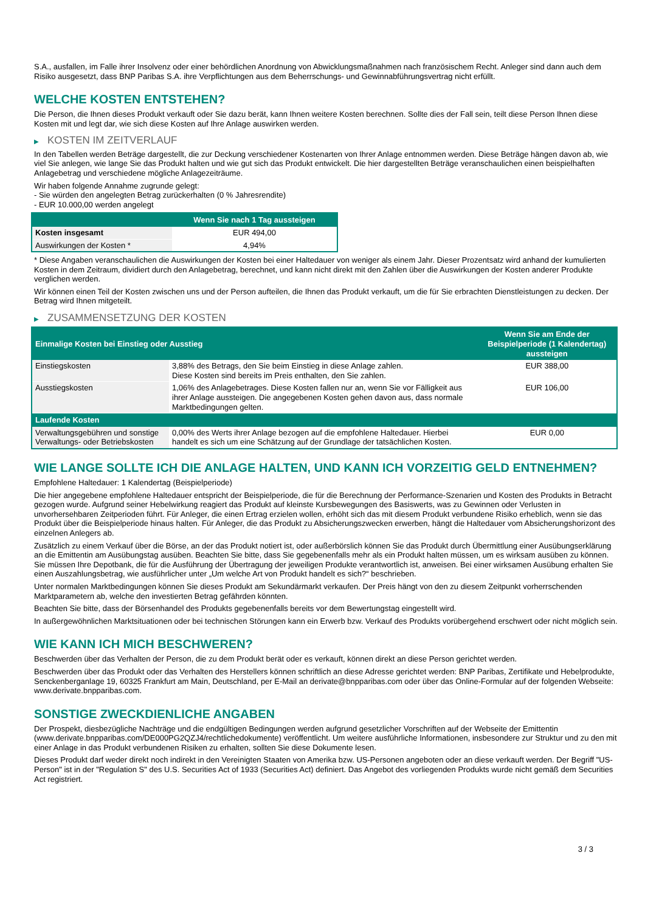S.A., ausfallen, im Falle ihrer Insolvenz oder einer behördlichen Anordnung von Abwicklungsmaßnahmen nach französischem Recht. Anleger sind dann auch dem Risiko ausgesetzt, dass BNP Paribas S.A. ihre Verpflichtungen aus dem Beherrschungs- und Gewinnabführungsvertrag nicht erfüllt.
WELCHE KOSTEN ENTSTEHEN?
Die Person, die Ihnen dieses Produkt verkauft oder Sie dazu berät, kann Ihnen weitere Kosten berechnen. Sollte dies der Fall sein, teilt diese Person Ihnen diese Kosten mit und legt dar, wie sich diese Kosten auf Ihre Anlage auswirken werden.
▶ KOSTEN IM ZEITVERLAUF
In den Tabellen werden Beträge dargestellt, die zur Deckung verschiedener Kostenarten von Ihrer Anlage entnommen werden. Diese Beträge hängen davon ab, wie viel Sie anlegen, wie lange Sie das Produkt halten und wie gut sich das Produkt entwickelt. Die hier dargestellten Beträge veranschaulichen einen beispielhaften Anlagebetrag und verschiedene mögliche Anlagezeiträume.
Wir haben folgende Annahme zugrunde gelegt:
- Sie würden den angelegten Betrag zurückerhalten (0 % Jahresrendite)
- EUR 10.000,00 werden angelegt
| | Wenn Sie nach 1 Tag aussteigen |
| --- | --- |
| Kosten insgesamt | EUR 494,00 |
| Auswirkungen der Kosten * | 4,94% |
* Diese Angaben veranschaulichen die Auswirkungen der Kosten bei einer Haltedauer von weniger als einem Jahr. Dieser Prozentsatz wird anhand der kumulierten Kosten in dem Zeitraum, dividiert durch den Anlagebetrag, berechnet, und kann nicht direkt mit den Zahlen über die Auswirkungen der Kosten anderer Produkte verglichen werden.
Wir können einen Teil der Kosten zwischen uns und der Person aufteilen, die Ihnen das Produkt verkauft, um die für Sie erbrachten Dienstleistungen zu decken. Der Betrag wird Ihnen mitgeteilt.
▶ ZUSAMMENSETZUNG DER KOSTEN
| Einmalige Kosten bei Einstieg oder Ausstieg | | Wenn Sie am Ende der Beispielperiode (1 Kalendertag) aussteigen |
| --- | --- | --- |
| Einstiegskosten | 3,88% des Betrags, den Sie beim Einstieg in diese Anlage zahlen. Diese Kosten sind bereits im Preis enthalten, den Sie zahlen. | EUR 388,00 |
| Ausstiegskosten | 1,06% des Anlagebetrages. Diese Kosten fallen nur an, wenn Sie vor Fälligkeit aus ihrer Anlage aussteigen. Die angegebenen Kosten gehen davon aus, dass normale Marktbedingungen gelten. | EUR 106,00 |
| Laufende Kosten | | |
| Verwaltungsgebühren und sonstige Verwaltungs- oder Betriebskosten | 0,00% des Werts ihrer Anlage bezogen auf die empfohlene Haltedauer. Hierbei handelt es sich um eine Schätzung auf der Grundlage der tatsächlichen Kosten. | EUR 0,00 |
WIE LANGE SOLLTE ICH DIE ANLAGE HALTEN, UND KANN ICH VORZEITIG GELD ENTNEHMEN?
Empfohlene Haltedauer: 1 Kalendertag (Beispielperiode)
Die hier angegebene empfohlene Haltedauer entspricht der Beispielperiode, die für die Berechnung der Performance-Szenarien und Kosten des Produkts in Betracht gezogen wurde. Aufgrund seiner Hebelwirkung reagiert das Produkt auf kleinste Kursbewegungen des Basiswerts, was zu Gewinnen oder Verlusten in unvorhersehbaren Zeitperioden führt. Für Anleger, die einen Ertrag erzielen wollen, erhöht sich das mit diesem Produkt verbundene Risiko erheblich, wenn sie das Produkt über die Beispielperiode hinaus halten. Für Anleger, die das Produkt zu Absicherungszwecken erwerben, hängt die Haltedauer vom Absicherungshorizont des einzelnen Anlegers ab.
Zusätzlich zu einem Verkauf über die Börse, an der das Produkt notiert ist, oder außerbörslich können Sie das Produkt durch Übermittlung einer Ausübungserklärung an die Emittentin am Ausübungstag ausüben. Beachten Sie bitte, dass Sie gegebenenfalls mehr als ein Produkt halten müssen, um es wirksam ausüben zu können. Sie müssen Ihre Depotbank, die für die Ausführung der Übertragung der jeweiligen Produkte verantwortlich ist, anweisen. Bei einer wirksamen Ausübung erhalten Sie einen Auszahlungsbetrag, wie ausführlicher unter „Um welche Art von Produkt handelt es sich?“ beschrieben.
Unter normalen Marktbedingungen können Sie dieses Produkt am Sekundärmarkt verkaufen. Der Preis hängt von den zu diesem Zeitpunkt vorherrschenden Marktparametern ab, welche den investierten Betrag gefährden könnten.
Beachten Sie bitte, dass der Börsenhandel des Produkts gegebenenfalls bereits vor dem Bewertungstag eingestellt wird.
In außergewöhnlichen Marktsituationen oder bei technischen Störungen kann ein Erwerb bzw. Verkauf des Produkts vorübergehend erschwert oder nicht möglich sein.
WIE KANN ICH MICH BESCHWEREN?
Beschwerden über das Verhalten der Person, die zu dem Produkt berät oder es verkauft, können direkt an diese Person gerichtet werden.
Beschwerden über das Produkt oder das Verhalten des Herstellers können schriftlich an diese Adresse gerichtet werden: BNP Paribas, Zertifikate und Hebelprodukte, Senckenberganlage 19, 60325 Frankfurt am Main, Deutschland, per E-Mail an derivate@bnpparibas.com oder über das Online-Formular auf der folgenden Webseite: www.derivate.bnpparibas.com.
SONSTIGE ZWECKDIENLICHE ANGABEN
Der Prospekt, diesbezügliche Nachträge und die endgültigen Bedingungen werden aufgrund gesetzlicher Vorschriften auf der Webseite der Emittentin (www.derivate.bnpparibas.com/DE000PG2QZJ4/rechtlichedokumente) veröffentlicht. Um weitere ausführliche Informationen, insbesondere zur Struktur und zu den mit einer Anlage in das Produkt verbundenen Risiken zu erhalten, sollten Sie diese Dokumente lesen.
Dieses Produkt darf weder direkt noch indirekt in den Vereinigten Staaten von Amerika bzw. US-Personen angeboten oder an diese verkauft werden. Der Begriff "US-Person" ist in der "Regulation S" des U.S. Securities Act of 1933 (Securities Act) definiert. Das Angebot des vorliegenden Produkts wurde nicht gemäß dem Securities Act registriert.
3 / 3